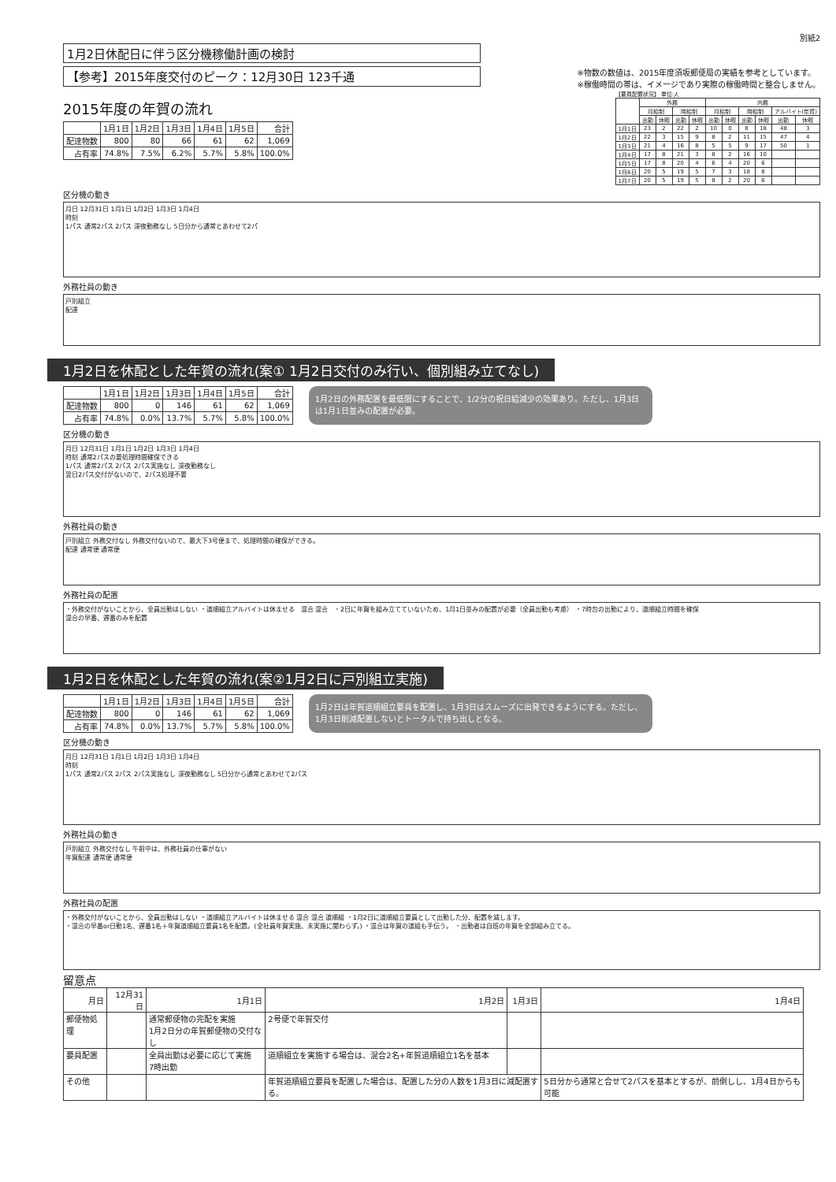別紙2
1月2日休配日に伴う区分機稼働計画の検討
【参考】2015年度交付のピーク：12月30日 123千通
※物数の数値は、2015年度須坂郵便局の実績を参考としています。
※稼働時間の帯は、イメージであり実際の稼働時間と整合しません。
2015年度の年賀の流れ
| | 1月1日 | 1月2日 | 1月3日 | 1月4日 | 1月5日 | 合計 |
| --- | --- | --- | --- | --- | --- | --- |
| 配達物数 | 800 | 80 | 66 | 61 | 62 | 1,069 |
| 占有率 | 74.8% | 7.5% | 6.2% | 5.7% | 5.8% | 100.0% |
【要員配置状況】 単位:人
| | 外務 | | | | 内務 | | | | | |
| --- | --- | --- | --- | --- | --- | --- | --- | --- | --- | --- |
| | 月給制 | | 時給制 | | 月給制 | | 時給制 | | アルバイト(年賀) | |
| | 出勤 | 休暇 | 出勤 | 休暇 | 出勤 | 休暇 | 出勤 | 休暇 | 出勤 | 休暇 |
| 1月1日 | 23 | 2 | 22 | 2 | 10 | 0 | 8 | 18 | 48 | 3 |
| 1月2日 | 22 | 3 | 15 | 9 | 8 | 2 | 11 | 15 | 47 | 4 |
| 1月3日 | 21 | 4 | 16 | 8 | 5 | 5 | 9 | 17 | 50 | 1 |
| 1月4日 | 17 | 8 | 21 | 3 | 8 | 2 | 16 | 10 | | |
| 1月5日 | 17 | 8 | 20 | 4 | 6 | 4 | 20 | 6 | | |
| 1月6日 | 20 | 5 | 19 | 5 | 7 | 3 | 18 | 8 | | |
| 1月7日 | 20 | 5 | 19 | 5 | 8 | 2 | 20 | 6 | | |
区分機の動き
月日 12月31日 1月1日 1月2日 1月3日 1月4日
時刻
1パス 通常2パス 2パス 深夜勤務なし 5日分から通常とあわせて2パ
外務社員の動き
戸別組立
配達
1月2日を休配とした年賀の流れ(案① 1月2日交付のみ行い、個別組み立てなし)
| | 1月1日 | 1月2日 | 1月3日 | 1月4日 | 1月5日 | 合計 |
| --- | --- | --- | --- | --- | --- | --- |
| 配達物数 | 800 | 0 | 146 | 61 | 62 | 1,069 |
| 占有率 | 74.8% | 0.0% | 13.7% | 5.7% | 5.8% | 100.0% |
1月2日の外務配置を最低限にすることで、1/2分の祝日給減少の効果あり。ただし、1月3日は1月1日並みの配置が必要。
区分機の動き
月日 12月31日 1月1日 1月2日 1月3日 1月4日
時刻 通常2パスの要処理時間確保できる
1パス 通常2パス 2パス 2パス実施なし 深夜勤務なし
翌日2パス交付がないので、2パス処理不要
外務社員の動き
戸別組立 外務交付なし 外務交付ないので、最大下3号便まで、処理時間の確保ができる。
配達 通常便 通常便
外務社員の配置
・外務交付がないことから、全員出勤はしない ・道順組立アルバイトは休ませる　混合 混合　・2日に年賀を組み立てていないため、1月1日並みの配置が必要（全員出勤も考慮） ・7時台の出勤により、道順組立時間を確保
混合の早番、遅番のみを配置
1月2日を休配とした年賀の流れ(案②1月2日に戸別組立実施)
| | 1月1日 | 1月2日 | 1月3日 | 1月4日 | 1月5日 | 合計 |
| --- | --- | --- | --- | --- | --- | --- |
| 配達物数 | 800 | 0 | 146 | 61 | 62 | 1,069 |
| 占有率 | 74.8% | 0.0% | 13.7% | 5.7% | 5.8% | 100.0% |
1月2日は年賀道順組立要員を配置し、1月3日はスムーズに出発できるようにする。ただし、1月3日削減配置しないとトータルで持ち出しとなる。
区分機の動き
月日 12月31日 1月1日 1月2日 1月3日 1月4日
時刻
1パス 通常2パス 2パス 2パス実施なし 深夜勤務なし 5日分から通常とあわせて2パス
外務社員の動き
戸別組立 外務交付なし 午前中は、外務社員の仕事がない
年賀配達 通常便 通常便
外務社員の配置
・外務交付がないことから、全員出勤はしない ・道順組立アルバイトは休ませる 混合 混合 道順組 ・1月2日に道順組立要員として出勤した分、配置を減します。
・混合の早番or日勤1名、遅番1名＋年賀道順組立要員1名を配置。(全社員年賀実施、未実施に関わらず。) ・混合は年賀の道組も手伝う。 ・出勤者は自班の年賀を全部組み立てる。
留意点
| 月日 | 12月31日 | 1月1日 | 1月2日 | 1月3日 | 1月4日 |
| --- | --- | --- | --- | --- | --- |
| 郵便物処理 | | 通常郵便物の完配を実施 1月2日分の年賀郵便物の交付なし | 2号便で年賀交付 | | |
| 要員配置 | | 全員出勤は必要に応じて実施 7時出勤 | 道順組立を実施する場合は、混合2名+年賀道順組立1名を基本 | | |
| その他 | | | 年賀道順組立要員を配置した場合は、配置した分の人数を1月3日に減配置する。 | | 5日分から通常と合せて2パスを基本とするが、前倒しし、1月4日からも可能 |